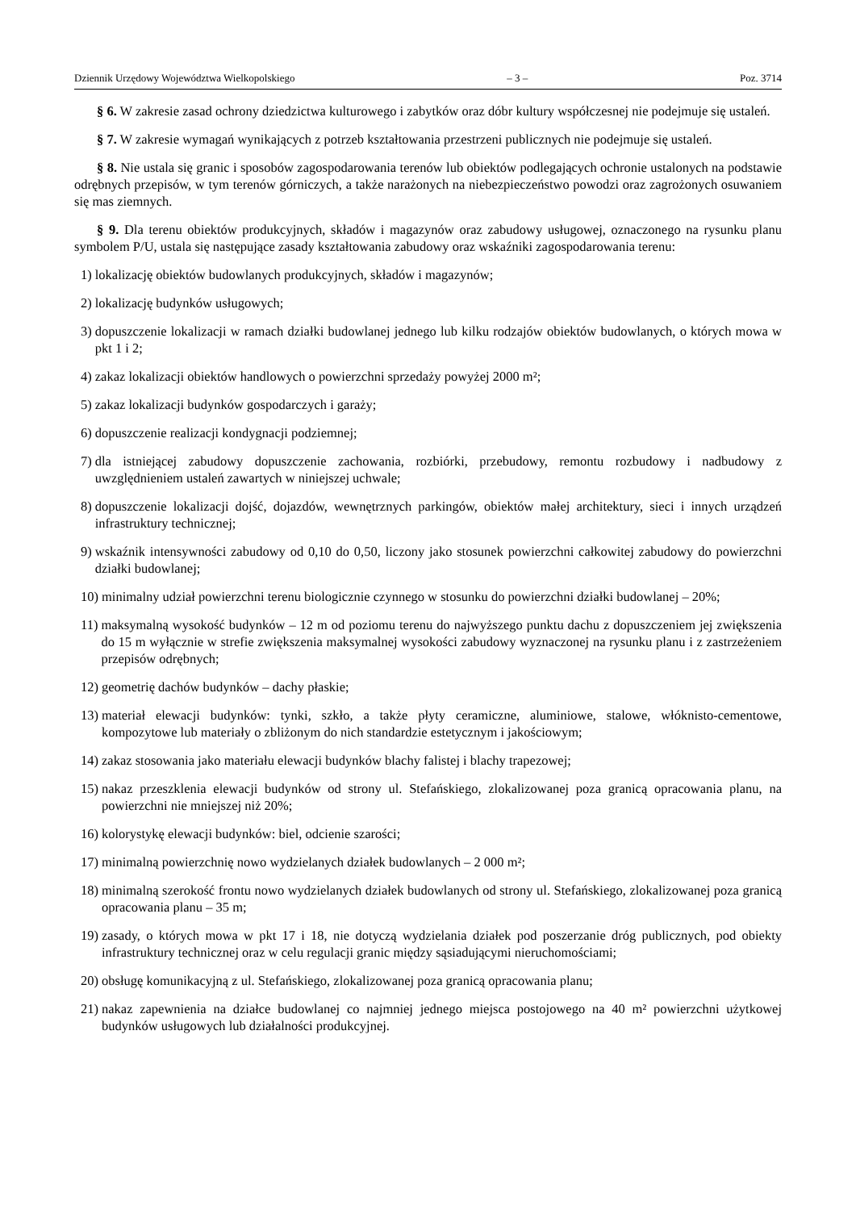Dziennik Urzędowy Województwa Wielkopolskiego – 3 – Poz. 3714
§ 6. W zakresie zasad ochrony dziedzictwa kulturowego i zabytków oraz dóbr kultury współczesnej nie podejmuje się ustaleń.
§ 7. W zakresie wymagań wynikających z potrzeb kształtowania przestrzeni publicznych nie podejmuje się ustaleń.
§ 8. Nie ustala się granic i sposobów zagospodarowania terenów lub obiektów podlegających ochronie ustalonych na podstawie odrębnych przepisów, w tym terenów górniczych, a także narażonych na niebezpieczeństwo powodzi oraz zagrożonych osuwaniem się mas ziemnych.
§ 9. Dla terenu obiektów produkcyjnych, składów i magazynów oraz zabudowy usługowej, oznaczonego na rysunku planu symbolem P/U, ustala się następujące zasady kształtowania zabudowy oraz wskaźniki zagospodarowania terenu:
1) lokalizację obiektów budowlanych produkcyjnych, składów i magazynów;
2) lokalizację budynków usługowych;
3) dopuszczenie lokalizacji w ramach działki budowlanej jednego lub kilku rodzajów obiektów budowlanych, o których mowa w pkt 1 i 2;
4) zakaz lokalizacji obiektów handlowych o powierzchni sprzedaży powyżej 2000 m²;
5) zakaz lokalizacji budynków gospodarczych i garaży;
6) dopuszczenie realizacji kondygnacji podziemnej;
7) dla istniejącej zabudowy dopuszczenie zachowania, rozbiórki, przebudowy, remontu rozbudowy i nadbudowy z uwzględnieniem ustaleń zawartych w niniejszej uchwale;
8) dopuszczenie lokalizacji dojść, dojazdów, wewnętrznych parkingów, obiektów małej architektury, sieci i innych urządzeń infrastruktury technicznej;
9) wskaźnik intensywności zabudowy od 0,10 do 0,50, liczony jako stosunek powierzchni całkowitej zabudowy do powierzchni działki budowlanej;
10) minimalny udział powierzchni terenu biologicznie czynnego w stosunku do powierzchni działki budowlanej – 20%;
11) maksymalną wysokość budynków – 12 m od poziomu terenu do najwyższego punktu dachu z dopuszczeniem jej zwiększenia do 15 m wyłącznie w strefie zwiększenia maksymalnej wysokości zabudowy wyznaczonej na rysunku planu i z zastrzeżeniem przepisów odrębnych;
12) geometrię dachów budynków – dachy płaskie;
13) materiał elewacji budynków: tynki, szkło, a także płyty ceramiczne, aluminiowe, stalowe, włóknisto-cementowe, kompozytowe lub materiały o zbliżonym do nich standardzie estetycznym i jakościowym;
14) zakaz stosowania jako materiału elewacji budynków blachy falistej i blachy trapezowej;
15) nakaz przeszklenia elewacji budynków od strony ul. Stefańskiego, zlokalizowanej poza granicą opracowania planu, na powierzchni nie mniejszej niż 20%;
16) kolorystykę elewacji budynków: biel, odcienie szarości;
17) minimalną powierzchnię nowo wydzielanych działek budowlanych – 2 000 m²;
18) minimalną szerokość frontu nowo wydzielanych działek budowlanych od strony ul. Stefańskiego, zlokalizowanej poza granicą opracowania planu – 35 m;
19) zasady, o których mowa w pkt 17 i 18, nie dotyczą wydzielania działek pod poszerzanie dróg publicznych, pod obiekty infrastruktury technicznej oraz w celu regulacji granic między sąsiadującymi nieruchomościami;
20) obsługę komunikacyjną z ul. Stefańskiego, zlokalizowanej poza granicą opracowania planu;
21) nakaz zapewnienia na działce budowlanej co najmniej jednego miejsca postojowego na 40 m² powierzchni użytkowej budynków usługowych lub działalności produkcyjnej.